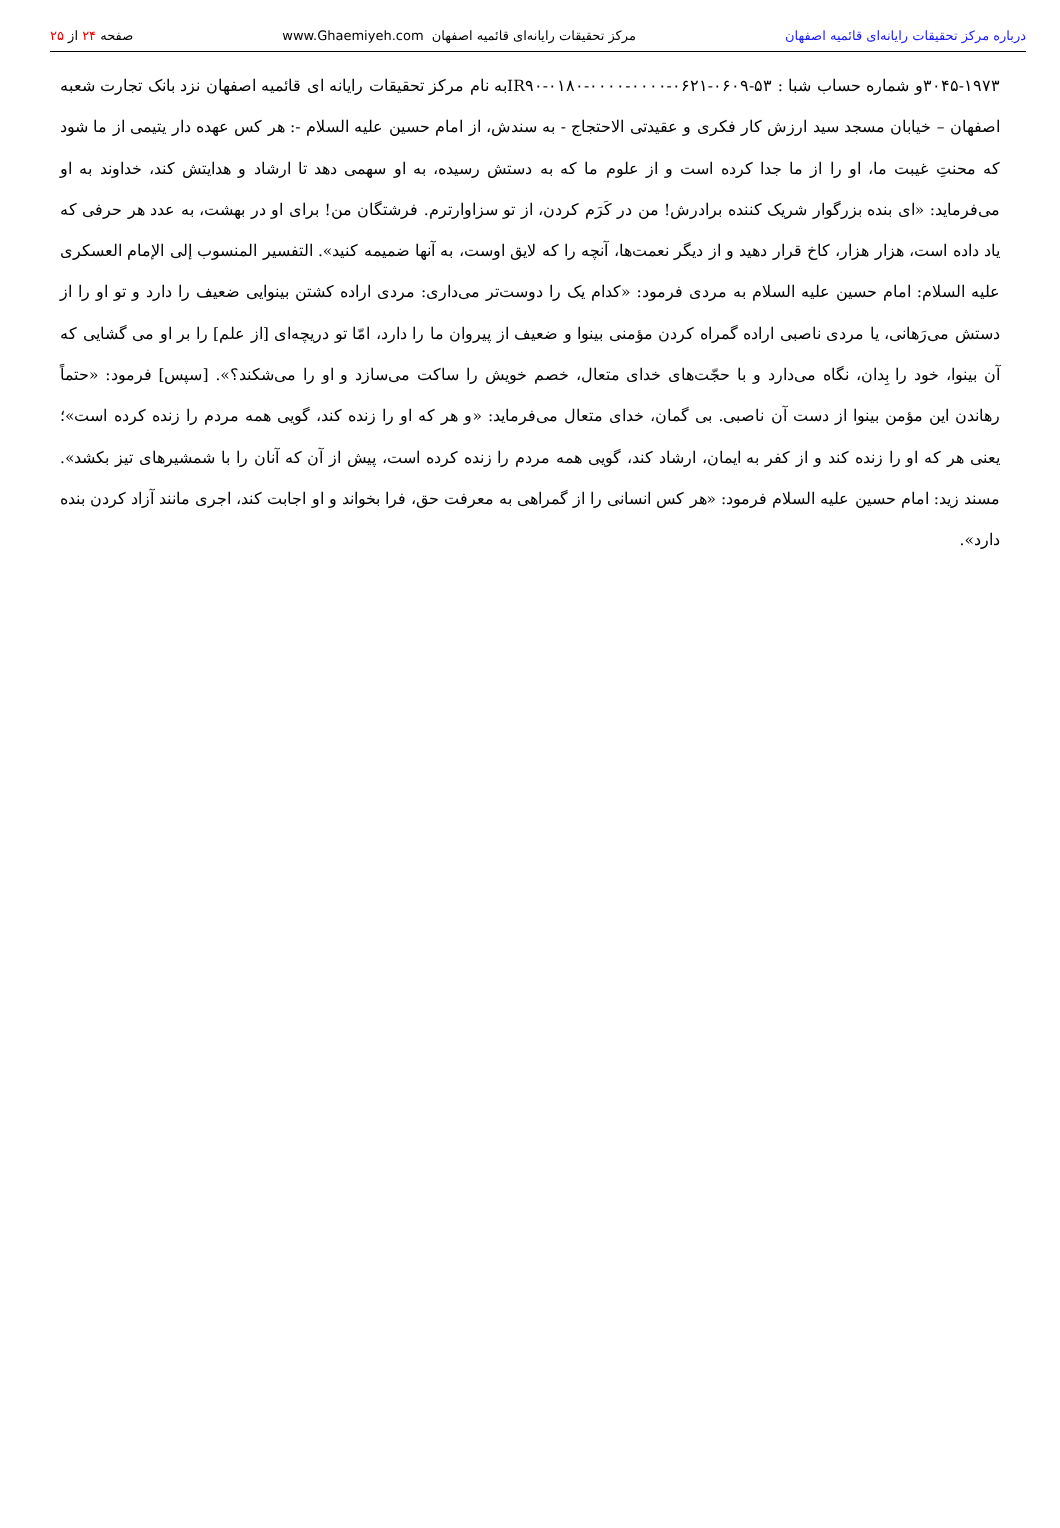درباره مرکز تحقیقات رایانه‌ای قائمیه اصفهان مرکز تحقیقات رایانه‌ای قائمیه اصفهان www.Ghaemiyeh.com صفحه ۲۴ از ۲۵
۳۰۴۵-۱۹۷۳و شماره حساب شبا : IR۹۰-۰۱۸۰-۰۰۰۰-۰۰۰۰-۰۶۲۱-۰۶۰۹-۵۳به نام مرکز تحقیقات رایانه ای قائمیه اصفهان نزد بانک تجارت شعبه اصفهان – خیابان مسجد سید ارزش کار فکری و عقیدتی الاحتجاج - به سندش، از امام حسین علیه السلام -: هر کس عهده دار یتیمی از ما شود که محنتِ غیبت ما، او را از ما جدا کرده است و از علوم ما که به دستش رسیده، به او سهمی دهد تا ارشاد و هدایتش کند، خداوند به او می‌فرماید: «ای بنده بزرگوار شریک کننده برادرش! من در کَرَم کردن، از تو سزاوارترم. فرشتگان من! برای او در بهشت، به عدد هر حرفی که یاد داده است، هزار هزار، کاخ قرار دهید و از دیگر نعمت‌ها، آنچه را که لایق اوست، به آنها ضمیمه کنید». التفسیر المنسوب إلی الإمام العسکری علیه السلام: امام حسین علیه السلام به مردی فرمود: «کدام یک را دوست‌تر می‌داری: مردی اراده کشتن بینوایی ضعیف را دارد و تو او را از دستش می‌رَهانی، یا مردی ناصبی اراده گمراه کردن مؤمنی بینوا و ضعیف از پیروان ما را دارد، امّا تو دریچه‌ای [از علم] را بر او می گشایی که آن بینوا، خود را بِدان، نگاه می‌دارد و با حجّت‌های خدای متعال، خصم خویش را ساکت می‌سازد و او را می‌شکند؟». [سپس] فرمود: «حتماً رهاندن این مؤمن بینوا از دست آن ناصبی. بی گمان، خدای متعال می‌فرماید: «و هر که او را زنده کند، گویی همه مردم را زنده کرده است»؛ یعنی هر که او را زنده کند و از کفر به ایمان، ارشاد کند، گویی همه مردم را زنده کرده است، پیش از آن که آنان را با شمشیرهای تیز بکشد». مسند زید: امام حسین علیه السلام فرمود: «هر کس انسانی را از گمراهی به معرفت حق، فرا بخواند و او اجابت کند، اجری مانند آزاد کردن بنده دارد».